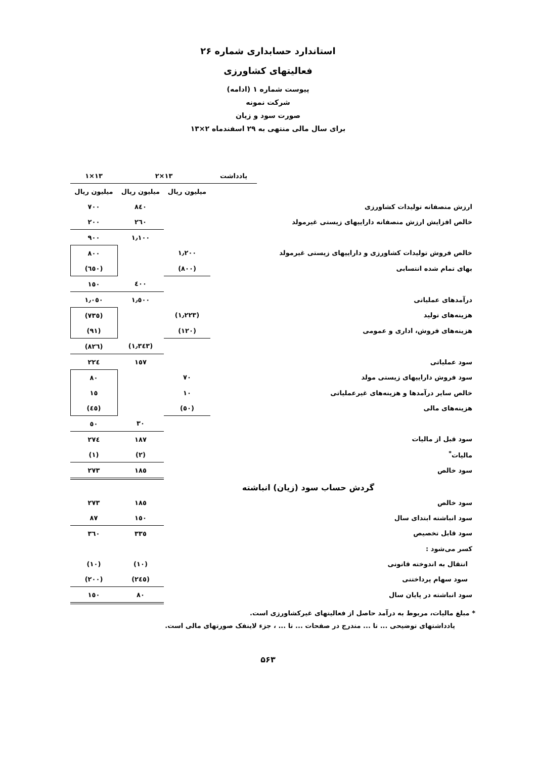استاندارد حسابداری شماره ۲۶
فعالیتهای کشاورزی
پیوست شماره ۱ (ادامه)
شرکت نمونه
صورت سود و زیان
برای سال مالی منتهی به ۲۹ اسفندماه ۲×۱۳
| | یادداشت | ۱۳×۲ | | ۱۳×۱ |
| --- | --- | --- | --- | --- |
| | | میلیون ریال | میلیون ریال | میلیون ریال |
| ارزش منصفانه تولیدات کشاورزی | | | ۸٤۰ | ۷۰۰ |
| خالص افزایش ارزش منصفانه داراییهای زیستی غیرمولد | | | ۲٦۰ | ۲۰۰ |
| | | | ۱٫۱۰۰ | ۹۰۰ |
| خالص فروش تولیدات کشاورزی و داراییهای زیستی غیرمولد | | ۱٫۲۰۰ | | ۸۰۰ |
| بهای تمام شده انتسابی | | (۸۰۰) | | (٦٥۰) |
| | | | ٤۰۰ | ۱٥۰ |
| درآمدهای عملیاتی | | | ۱٫٥۰۰ | ۱٫۰٥۰ |
| هزینه‌های تولید | | (۱٫۲۲۳) | | (۷۳٥) |
| هزینه‌های فروش، اداری و عمومی | | (۱۲۰) | | (۹۱) |
| | | | (۱٫۳٤۳) | (۸۲٦) |
| سود عملیاتی | | | ۱٥۷ | ۲۲٤ |
| سود فروش داراییهای زیستی مولد | | ۷۰ | | ۸۰ |
| خالص سایر درآمدها و هزینه‌های غیرعملیاتی | | ۱۰ | | ۱٥ |
| هزینه‌های مالی | | (٥۰) | | (٤٥) |
| | | | ۳۰ | ٥۰ |
| سود قبل از مالیات | | | ۱۸۷ | ۲۷٤ |
| مالیات<sup>*</sup> | | | (۲) | (۱) |
| سود خالص | | | ۱۸٥ | ۲۷۳ |
| گردش حساب سود (زیان) انباشته | | | | |
| سود خالص | | | ۱۸٥ | ۲۷۳ |
| سود انباشته ابتدای سال | | | ۱٥۰ | ۸۷ |
| سود قابل تخصیص | | | ۳۳٥ | ۳٦۰ |
| کسر می‌شود : | | | | |
| انتقال به اندوخته قانونی | | | (۱۰) | (۱۰) |
| سود سهام پرداختنی | | | (۲٤٥) | (۲۰۰) |
| سود انباشته در پایان سال | | | ۸۰ | ۱٥۰ |
* مبلغ مالیات، مربوط به درآمد حاصل از فعالیتهای غیرکشاورزی است.
یادداشتهای توضیحی ... تا ... مندرج در صفحات ... تا ... ، جزء لاینفک صورتهای مالی است.
۵۶۳